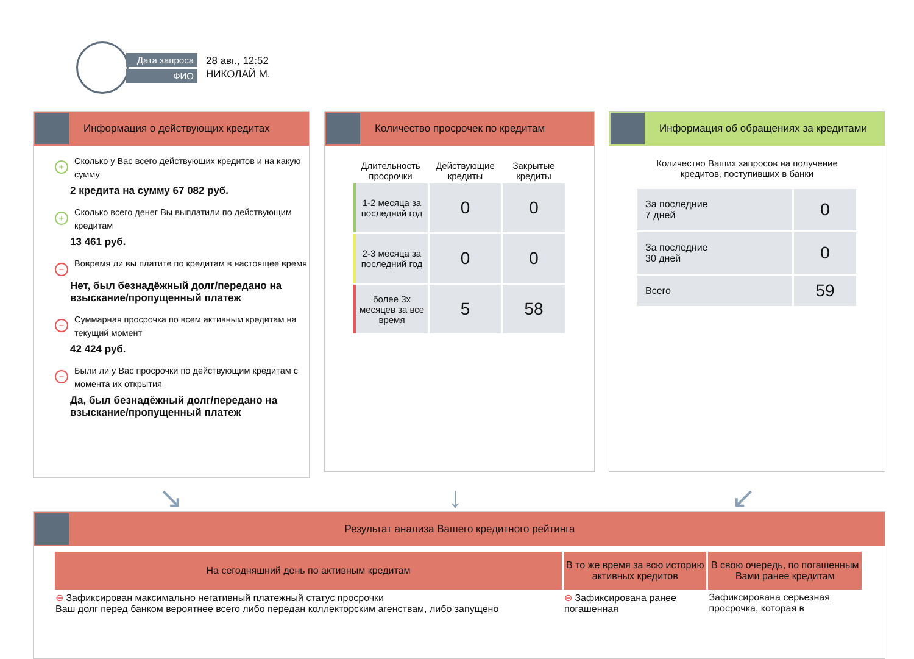Дата запроса
ФИО
28 авг., 12:52
НИКОЛАЙ М.
Информация о действующих кредитах
+ Сколько у Вас всего действующих кредитов и на какую сумму
2 кредита на сумму 67 082 руб.
+ Сколько всего денег Вы выплатили по действующим кредитам
13 461 руб.
− Вовремя ли вы платите по кредитам в настоящее время
Нет, был безнадёжный долг/передано на взыскание/пропущенный платеж
− Суммарная просрочка по всем активным кредитам на текущий момент
42 424 руб.
− Были ли у Вас просрочки по действующим кредитам с момента их открытия
Да, был безнадёжный долг/передано на взыскание/пропущенный платеж
Количество просрочек по кредитам
| Длительность просрочки | Действующие кредиты | Закрытые кредиты |
| --- | --- | --- |
| 1-2 месяца за последний год | 0 | 0 |
| 2-3 месяца за последний год | 0 | 0 |
| более 3х месяцев за все время | 5 | 58 |
Информация об обращениях за кредитами
Количество Ваших запросов на получение
кредитов, поступивших в банки
| За последние 7 дней | 0 |
| За последние 30 дней | 0 |
| Всего | 59 |
↘ ↓ ↙
Результат анализа Вашего кредитного рейтинга
| На сегодняшний день по активным кредитам | В то же время за всю историю активных кредитов | В свою очередь, по погашенным Вами ранее кредитам |
| --- | --- | --- |
| ⊖ Зафиксирован максимально негативный платежный статус просрочки Ваш долг перед банком вероятнее всего либо передан коллекторским агенствам, либо запущено | ⊖ Зафиксирована ранее погашенная | Зафиксирована серьезная просрочка, которая в |